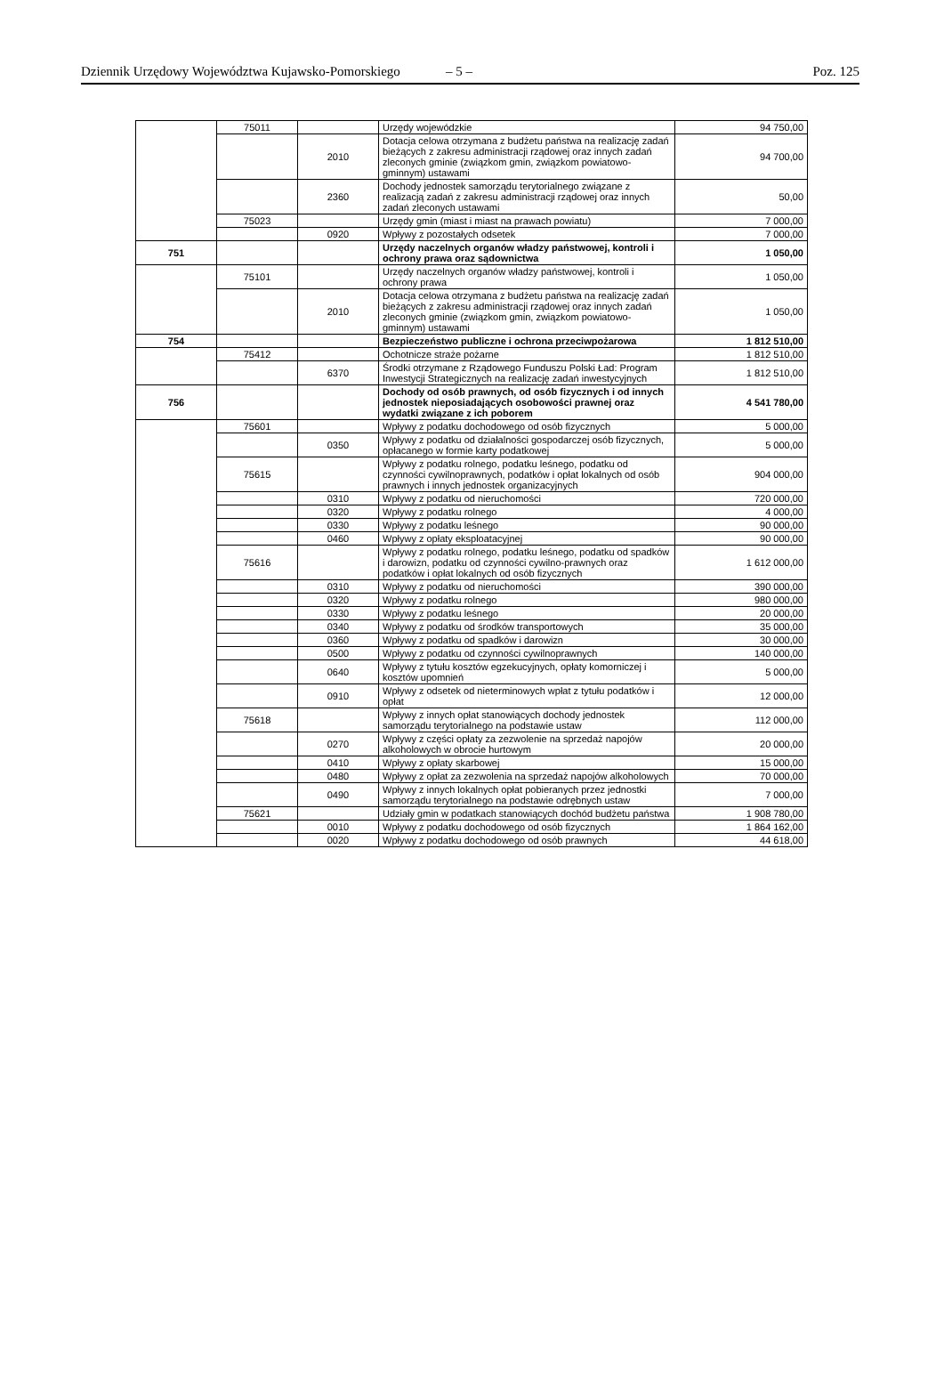Dziennik Urzędowy Województwa Kujawsko-Pomorskiego – 5 – Poz. 125
| | 75011 | | Urzędy wojewódzkie | 94 750,00 |
| | | 2010 | Dotacja celowa otrzymana z budżetu państwa na realizację zadań bieżących z zakresu administracji rządowej oraz innych zadań zleconych gminie (związkom gmin, związkom powiatowo-gminnym) ustawami | 94 700,00 |
| | | 2360 | Dochody jednostek samorządu terytorialnego związane z realizacją zadań z zakresu administracji rządowej oraz innych zadań zleconych ustawami | 50,00 |
| | 75023 | | Urzędy gmin (miast i miast na prawach powiatu) | 7 000,00 |
| | | 0920 | Wpływy z pozostałych odsetek | 7 000,00 |
| 751 | | | Urzędy naczelnych organów władzy państwowej, kontroli i ochrony prawa oraz sądownictwa | 1 050,00 |
| | 75101 | | Urzędy naczelnych organów władzy państwowej, kontroli i ochrony prawa | 1 050,00 |
| | | 2010 | Dotacja celowa otrzymana z budżetu państwa na realizację zadań bieżących z zakresu administracji rządowej oraz innych zadań zleconych gminie (związkom gmin, związkom powiatowo-gminnym) ustawami | 1 050,00 |
| 754 | | | Bezpieczeństwo publiczne i ochrona przeciwpożarowa | 1 812 510,00 |
| | 75412 | | Ochotnicze straże pożarne | 1 812 510,00 |
| | | 6370 | Środki otrzymane z Rządowego Funduszu Polski Ład: Program Inwestycji Strategicznych na realizację zadań inwestycyjnych | 1 812 510,00 |
| 756 | | | Dochody od osób prawnych, od osób fizycznych i od innych jednostek nieposiadających osobowości prawnej oraz wydatki związane z ich poborem | 4 541 780,00 |
| | 75601 | | Wpływy z podatku dochodowego od osób fizycznych | 5 000,00 |
| | | 0350 | Wpływy z podatku od działalności gospodarczej osób fizycznych, opłacanego w formie karty podatkowej | 5 000,00 |
| | 75615 | | Wpływy z podatku rolnego, podatku leśnego, podatku od czynności cywilnoprawnych, podatków i opłat lokalnych od osób prawnych i innych jednostek organizacyjnych | 904 000,00 |
| | | 0310 | Wpływy z podatku od nieruchomości | 720 000,00 |
| | | 0320 | Wpływy z podatku rolnego | 4 000,00 |
| | | 0330 | Wpływy z podatku leśnego | 90 000,00 |
| | | 0460 | Wpływy z opłaty eksploatacyjnej | 90 000,00 |
| | 75616 | | Wpływy z podatku rolnego, podatku leśnego, podatku od spadków i darowizn, podatku od czynności cywilno-prawnych oraz podatków i opłat lokalnych od osób fizycznych | 1 612 000,00 |
| | | 0310 | Wpływy z podatku od nieruchomości | 390 000,00 |
| | | 0320 | Wpływy z podatku rolnego | 980 000,00 |
| | | 0330 | Wpływy z podatku leśnego | 20 000,00 |
| | | 0340 | Wpływy z podatku od środków transportowych | 35 000,00 |
| | | 0360 | Wpływy z podatku od spadków i darowizn | 30 000,00 |
| | | 0500 | Wpływy z podatku od czynności cywilnoprawnych | 140 000,00 |
| | | 0640 | Wpływy z tytułu kosztów egzekucyjnych, opłaty komorniczej i kosztów upomnień | 5 000,00 |
| | | 0910 | Wpływy z odsetek od nieterminowych wpłat z tytułu podatków i opłat | 12 000,00 |
| | 75618 | | Wpływy z innych opłat stanowiących dochody jednostek samorządu terytorialnego na podstawie ustaw | 112 000,00 |
| | | 0270 | Wpływy z części opłaty za zezwolenie na sprzedaż napojów alkoholowych w obrocie hurtowym | 20 000,00 |
| | | 0410 | Wpływy z opłaty skarbowej | 15 000,00 |
| | | 0480 | Wpływy z opłat za zezwolenia na sprzedaż napojów alkoholowych | 70 000,00 |
| | | 0490 | Wpływy z innych lokalnych opłat pobieranych przez jednostki samorządu terytorialnego na podstawie odrębnych ustaw | 7 000,00 |
| | 75621 | | Udziały gmin w podatkach stanowiących dochód budżetu państwa | 1 908 780,00 |
| | | 0010 | Wpływy z podatku dochodowego od osób fizycznych | 1 864 162,00 |
| | | 0020 | Wpływy z podatku dochodowego od osób prawnych | 44 618,00 |